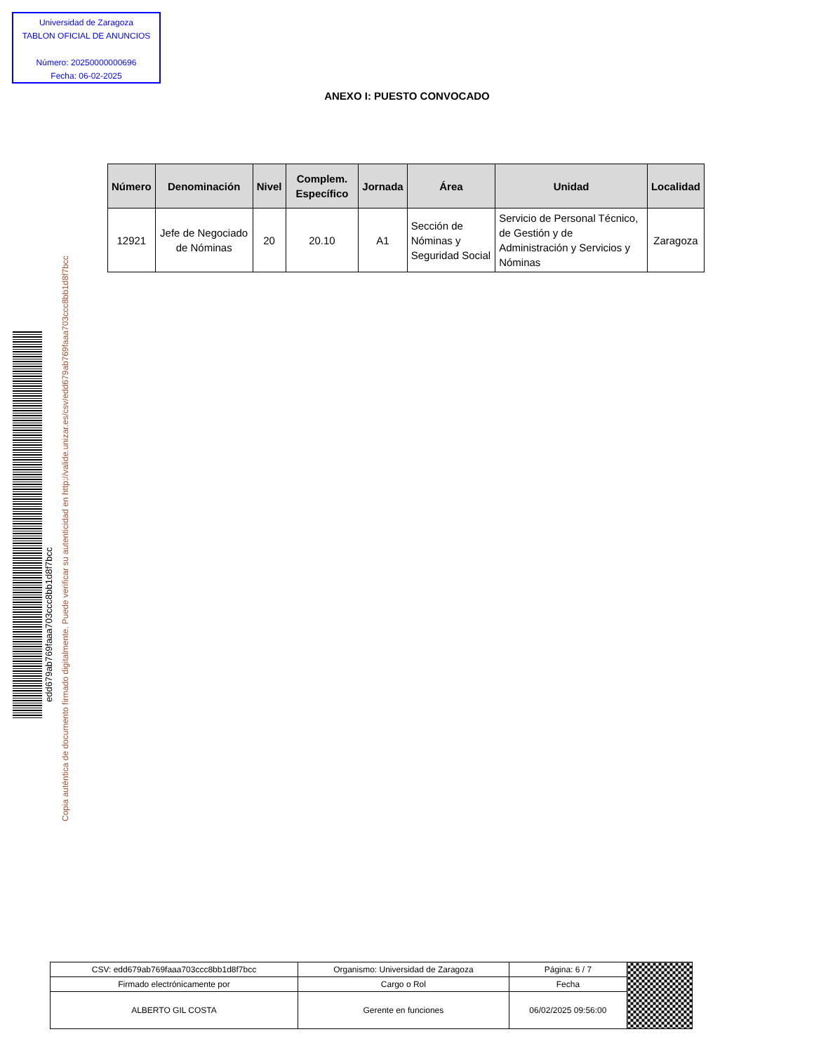Universidad de Zaragoza
TABLON OFICIAL DE ANUNCIOS
Número: 20250000000696
Fecha: 06-02-2025
ANEXO I: PUESTO CONVOCADO
| Número | Denominación | Nivel | Complem. Específico | Jornada | Área | Unidad | Localidad |
| --- | --- | --- | --- | --- | --- | --- | --- |
| 12921 | Jefe de Negociado de Nóminas | 20 | 20.10 | A1 | Sección de Nóminas y Seguridad Social | Servicio de Personal Técnico, de Gestión y de Administración y Servicios y Nóminas | Zaragoza |
edd679ab769faaa703ccc8bb1d8f7bcc
Copia auténtica de documento firmado digitalmente. Puede verificar su autenticidad en http://valide.unizar.es/csv/edd679ab769faaa703ccc8bb1d8f7bcc
| CSV: edd679ab769faaa703ccc8bb1d8f7bcc | Organismo: Universidad de Zaragoza | Página: 6 / 7 | |
| Firmado electrónicamente por | Cargo o Rol | Fecha | |
| ALBERTO GIL COSTA | Gerente en funciones | 06/02/2025 09:56:00 | |